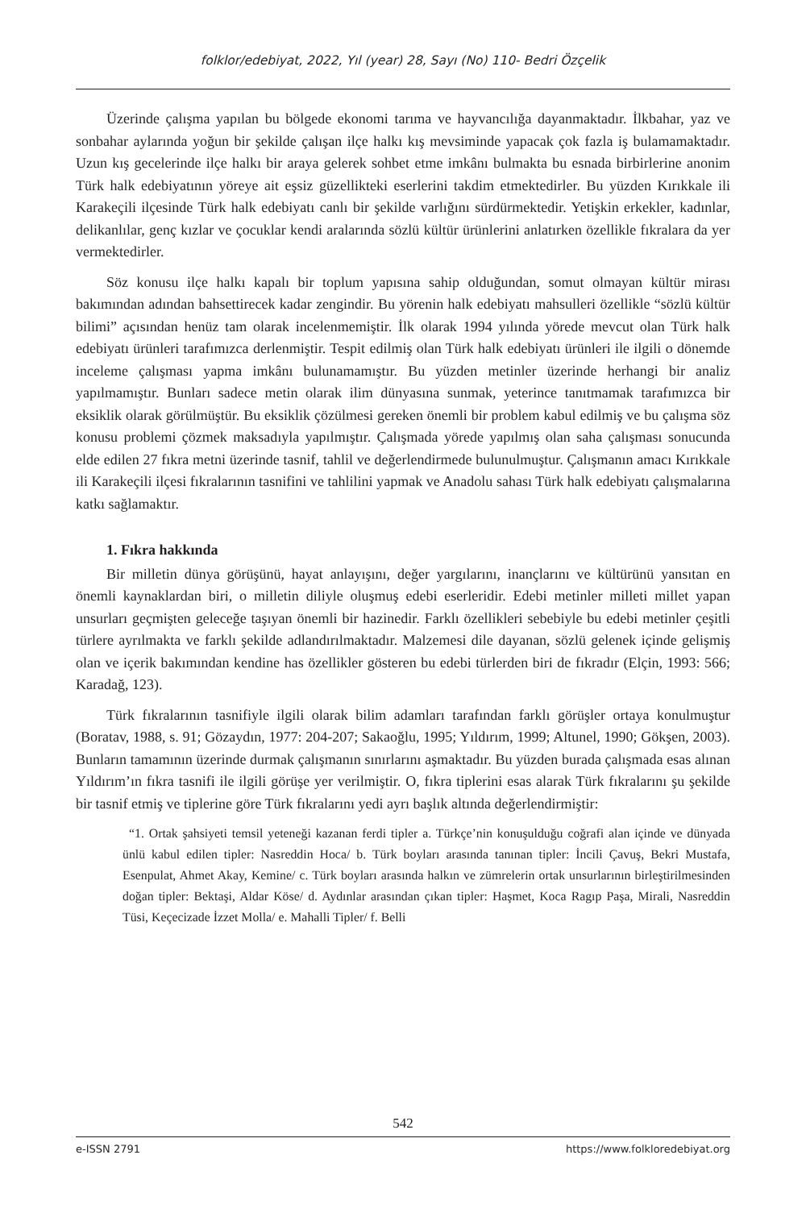folklor/edebiyat, 2022, Yıl (year) 28, Sayı (No) 110- Bedri Özçelik
Üzerinde çalışma yapılan bu bölgede ekonomi tarıma ve hayvancılığa dayanmaktadır. İlkbahar, yaz ve sonbahar aylarında yoğun bir şekilde çalışan ilçe halkı kış mevsiminde yapacak çok fazla iş bulamamaktadır. Uzun kış gecelerinde ilçe halkı bir araya gelerek sohbet etme imkânı bulmakta bu esnada birbirlerine anonim Türk halk edebiyatının yöreye ait eşsiz güzellikteki eserlerini takdim etmektedirler. Bu yüzden Kırıkkale ili Karakeçili ilçesinde Türk halk edebiyatı canlı bir şekilde varlığını sürdürmektedir. Yetişkin erkekler, kadınlar, delikanlılar, genç kızlar ve çocuklar kendi aralarında sözlü kültür ürünlerini anlatırken özellikle fıkralara da yer vermektedirler.
Söz konusu ilçe halkı kapalı bir toplum yapısına sahip olduğundan, somut olmayan kültür mirası bakımından adından bahsettirecek kadar zengindir. Bu yörenin halk edebiyatı mahsulleri özellikle “sözlü kültür bilimi” açısından henüz tam olarak incelenmemiştir. İlk olarak 1994 yılında yörede mevcut olan Türk halk edebiyatı ürünleri tarafımızca derlenmiştir. Tespit edilmiş olan Türk halk edebiyatı ürünleri ile ilgili o dönemde inceleme çalışması yapma imkânı bulunamamıştır. Bu yüzden metinler üzerinde herhangi bir analiz yapılmamıştır. Bunları sadece metin olarak ilim dünyasına sunmak, yeterince tanıtmamak tarafımızca bir eksiklik olarak görülmüştür. Bu eksiklik çözülmesi gereken önemli bir problem kabul edilmiş ve bu çalışma söz konusu problemi çözmek maksadıyla yapılmıştır. Çalışmada yörede yapılmış olan saha çalışması sonucunda elde edilen 27 fıkra metni üzerinde tasnif, tahlil ve değerlendirmede bulunulmuştur. Çalışmanın amacı Kırıkkale ili Karakeçili ilçesi fıkralarının tasnifini ve tahlilini yapmak ve Anadolu sahası Türk halk edebiyatı çalışmalarına katkı sağlamaktır.
1. Fıkra hakkında
Bir milletin dünya görüşünü, hayat anlayışını, değer yargılarını, inançlarını ve kültürünü yansıtan en önemli kaynaklardan biri, o milletin diliyle oluşmuş edebi eserleridir. Edebi metinler milleti millet yapan unsurları geçmişten geleceğe taşıyan önemli bir hazinedir. Farklı özellikleri sebebiyle bu edebi metinler çeşitli türlere ayrılmakta ve farklı şekilde adlandırılmaktadır. Malzemesi dile dayanan, sözlü gelenek içinde gelişmiş olan ve içerik bakımından kendine has özellikler gösteren bu edebi türlerden biri de fıkradır (Elçin, 1993: 566; Karadağ, 123).
Türk fıkralarının tasnifiyle ilgili olarak bilim adamları tarafından farklı görüşler ortaya konulmuştur (Boratav, 1988, s. 91; Gözaydın, 1977: 204-207; Sakaoğlu, 1995; Yıldırım, 1999; Altunel, 1990; Gökşen, 2003). Bunların tamamının üzerinde durmak çalışmanın sınırlarını aşmaktadır. Bu yüzden burada çalışmada esas alınan Yıldırım’ın fıkra tasnifi ile ilgili görüşe yer verilmiştir. O, fıkra tiplerini esas alarak Türk fıkralarını şu şekilde bir tasnif etmiş ve tiplerine göre Türk fıkralarını yedi ayrı başlık altında değerlendirmiştir:
“1. Ortak şahsiyeti temsil yeteneği kazanan ferdi tipler a. Türkçe’nin konuşulduğu coğrafi alan içinde ve dünyada ünlü kabul edilen tipler: Nasreddin Hoca/ b. Türk boyları arasında tanınan tipler: İncili Çavuş, Bekri Mustafa, Esenpulat, Ahmet Akay, Kemine/ c. Türk boyları arasında halkın ve zümrelerin ortak unsurlarının birleştirilmesinden doğan tipler: Bektaşi, Aldar Köse/ d. Aydınlar arasından çıkan tipler: Haşmet, Koca Ragıp Paşa, Mirali, Nasreddin Tüsi, Keçecizade İzzet Molla/ e. Mahalli Tipler/ f. Belli
542
e-ISSN 2791 https://www.folkloredebiyat.org